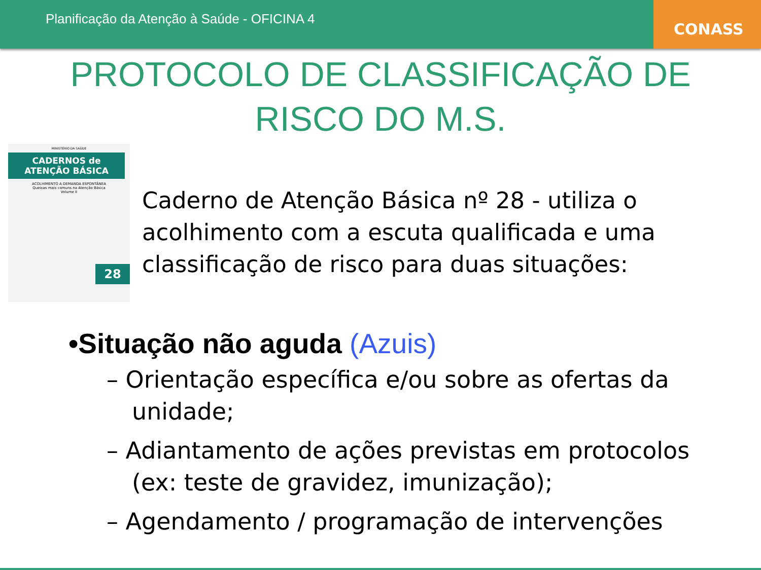Planificação da Atenção à Saúde - OFICINA 4
CONASS
PROTOCOLO DE CLASSIFICAÇÃO DE
RISCO DO M.S.
MINISTÉRIO DA SAÚDE
CADERNOS de ATENÇÃO BÁSICA
ACOLHIMENTO A DEMANDA ESPONTÂNEA
Queixas mais comuns na Atenção Básica
Volume II
28
Caderno de Atenção Básica nº 28 - utiliza o acolhimento com a escuta qualificada e uma classificação de risco para duas situações:
•Situação não aguda (Azuis)
– Orientação específica e/ou sobre as ofertas da unidade;
– Adiantamento de ações previstas em protocolos (ex: teste de gravidez, imunização);
– Agendamento / programação de intervenções